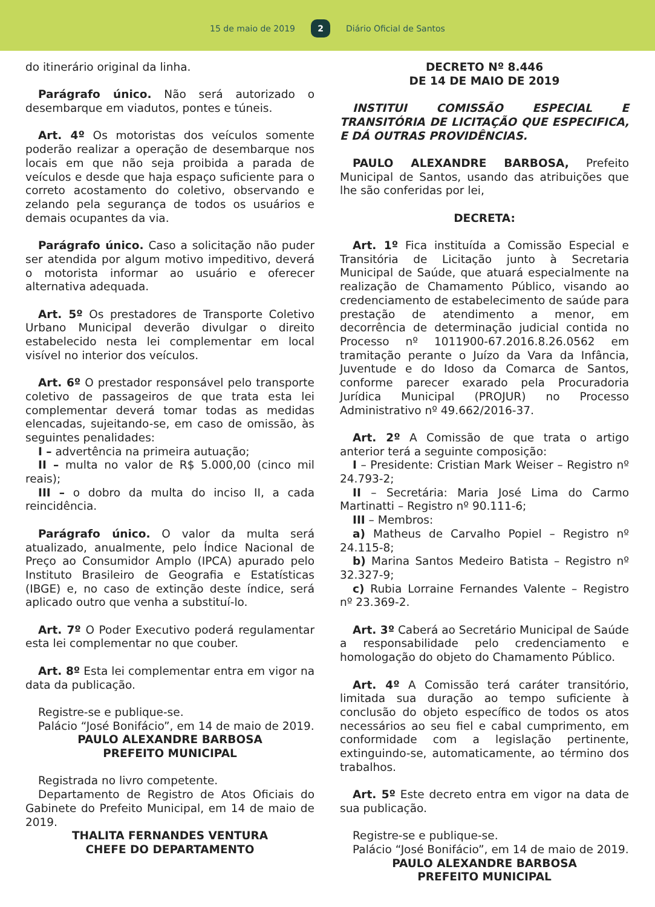15 de maio de 2019 2 Diário Oficial de Santos
do itinerário original da linha.
Parágrafo único. Não será autorizado o desembarque em viadutos, pontes e túneis.
Art. 4º Os motoristas dos veículos somente poderão realizar a operação de desembarque nos locais em que não seja proibida a parada de veículos e desde que haja espaço suficiente para o correto acostamento do coletivo, observando e zelando pela segurança de todos os usuários e demais ocupantes da via.
Parágrafo único. Caso a solicitação não puder ser atendida por algum motivo impeditivo, deverá o motorista informar ao usuário e oferecer alternativa adequada.
Art. 5º Os prestadores de Transporte Coletivo Urbano Municipal deverão divulgar o direito estabelecido nesta lei complementar em local visível no interior dos veículos.
Art. 6º O prestador responsável pelo transporte coletivo de passageiros de que trata esta lei complementar deverá tomar todas as medidas elencadas, sujeitando-se, em caso de omissão, às seguintes penalidades:
I – advertência na primeira autuação;
II – multa no valor de R$ 5.000,00 (cinco mil reais);
III – o dobro da multa do inciso II, a cada reincidência.
Parágrafo único. O valor da multa será atualizado, anualmente, pelo Índice Nacional de Preço ao Consumidor Amplo (IPCA) apurado pelo Instituto Brasileiro de Geografia e Estatísticas (IBGE) e, no caso de extinção deste índice, será aplicado outro que venha a substituí-lo.
Art. 7º O Poder Executivo poderá regulamentar esta lei complementar no que couber.
Art. 8º Esta lei complementar entra em vigor na data da publicação.
Registre-se e publique-se.
Palácio “José Bonifácio”, em 14 de maio de 2019.
PAULO ALEXANDRE BARBOSA
PREFEITO MUNICIPAL
Registrada no livro competente.
Departamento de Registro de Atos Oficiais do Gabinete do Prefeito Municipal, em 14 de maio de 2019.
THALITA FERNANDES VENTURA
CHEFE DO DEPARTAMENTO
DECRETO Nº 8.446
DE 14 DE MAIO DE 2019
INSTITUI COMISSÃO ESPECIAL E TRANSITÓRIA DE LICITAÇÃO QUE ESPECIFICA, E DÁ OUTRAS PROVIDÊNCIAS.
PAULO ALEXANDRE BARBOSA, Prefeito Municipal de Santos, usando das atribuições que lhe são conferidas por lei,
DECRETA:
Art. 1º Fica instituída a Comissão Especial e Transitória de Licitação junto à Secretaria Municipal de Saúde, que atuará especialmente na realização de Chamamento Público, visando ao credenciamento de estabelecimento de saúde para prestação de atendimento a menor, em decorrência de determinação judicial contida no Processo nº 1011900-67.2016.8.26.0562 em tramitação perante o Juízo da Vara da Infância, Juventude e do Idoso da Comarca de Santos, conforme parecer exarado pela Procuradoria Jurídica Municipal (PROJUR) no Processo Administrativo nº 49.662/2016-37.
Art. 2º A Comissão de que trata o artigo anterior terá a seguinte composição:
I – Presidente: Cristian Mark Weiser – Registro nº 24.793-2;
II – Secretária: Maria José Lima do Carmo Martinatti – Registro nº 90.111-6;
III – Membros:
a) Matheus de Carvalho Popiel – Registro nº 24.115-8;
b) Marina Santos Medeiro Batista – Registro nº 32.327-9;
c) Rubia Lorraine Fernandes Valente – Registro nº 23.369-2.
Art. 3º Caberá ao Secretário Municipal de Saúde a responsabilidade pelo credenciamento e homologação do objeto do Chamamento Público.
Art. 4º A Comissão terá caráter transitório, limitada sua duração ao tempo suficiente à conclusão do objeto específico de todos os atos necessários ao seu fiel e cabal cumprimento, em conformidade com a legislação pertinente, extinguindo-se, automaticamente, ao término dos trabalhos.
Art. 5º Este decreto entra em vigor na data de sua publicação.
Registre-se e publique-se.
Palácio “José Bonifácio”, em 14 de maio de 2019.
PAULO ALEXANDRE BARBOSA
PREFEITO MUNICIPAL